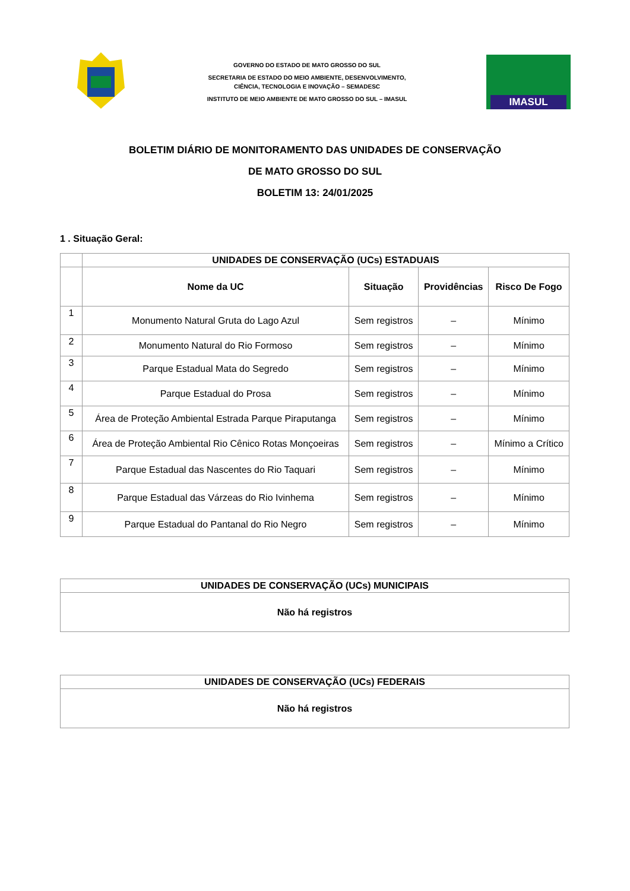GOVERNO DO ESTADO DE MATO GROSSO DO SUL
SECRETARIA DE ESTADO DO MEIO AMBIENTE, DESENVOLVIMENTO,
CIÊNCIA, TECNOLOGIA E INOVAÇÃO – SEMADESC
INSTITUTO DE MEIO AMBIENTE DE MATO GROSSO DO SUL – IMASUL
IMASUL
BOLETIM DIÁRIO DE MONITORAMENTO DAS UNIDADES DE CONSERVAÇÃO
DE MATO GROSSO DO SUL
BOLETIM 13: 24/01/2025
1 . Situação Geral:
| | UNIDADES DE CONSERVAÇÃO (UCs) ESTADUAIS | | | |
| --- | --- | --- | --- | --- |
| | Nome da UC | Situação | Providências | Risco De Fogo |
| 1 | Monumento Natural Gruta do Lago Azul | Sem registros | – | Mínimo |
| 2 | Monumento Natural do Rio Formoso | Sem registros | – | Mínimo |
| 3 | Parque Estadual Mata do Segredo | Sem registros | – | Mínimo |
| 4 | Parque Estadual do Prosa | Sem registros | – | Mínimo |
| 5 | Área de Proteção Ambiental Estrada Parque Piraputanga | Sem registros | – | Mínimo |
| 6 | Área de Proteção Ambiental Rio Cênico Rotas Monçoeiras | Sem registros | – | Mínimo a Crítico |
| 7 | Parque Estadual das Nascentes do Rio Taquari | Sem registros | – | Mínimo |
| 8 | Parque Estadual das Várzeas do Rio Ivinhema | Sem registros | – | Mínimo |
| 9 | Parque Estadual do Pantanal do Rio Negro | Sem registros | – | Mínimo |
| UNIDADES DE CONSERVAÇÃO (UCs) MUNICIPAIS |
| --- |
| Não há registros |
| UNIDADES DE CONSERVAÇÃO (UCs) FEDERAIS |
| --- |
| Não há registros |